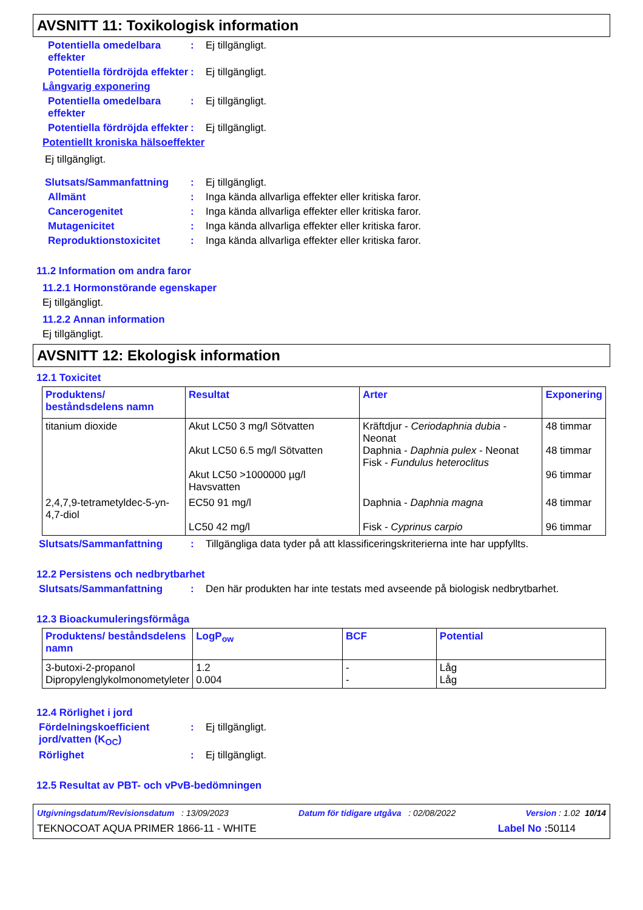AVSNITT 11: Toxikologisk information
Potentiella omedelbara effekter
: Ej tillgängligt.
Potentiella fördröjda effekter
: Ej tillgängligt.
Långvarig exponering
Potentiella omedelbara effekter
: Ej tillgängligt.
Potentiella fördröjda effekter
: Ej tillgängligt.
Potentiellt kroniska hälsoeffekter
Ej tillgängligt.
Slutsats/Sammanfattning : Ej tillgängligt.
Allmänt : Inga kända allvarliga effekter eller kritiska faror.
Cancerogenitet : Inga kända allvarliga effekter eller kritiska faror.
Mutagenicitet : Inga kända allvarliga effekter eller kritiska faror.
Reproduktionstoxicitet : Inga kända allvarliga effekter eller kritiska faror.
11.2 Information om andra faror
11.2.1 Hormonstörande egenskaper
Ej tillgängligt.
11.2.2 Annan information
Ej tillgängligt.
AVSNITT 12: Ekologisk information
12.1 Toxicitet
| Produktens/ beståndsdelens namn | Resultat | Arter | Exponering |
| --- | --- | --- | --- |
| titanium dioxide | Akut LC50 3 mg/l Sötvatten Akut LC50 6.5 mg/l Sötvatten Akut LC50 >1000000 µg/l Havsvatten | Kräftdjur - Ceriodaphnia dubia - Neonat Daphnia - Daphnia pulex - Neonat Fisk - Fundulus heteroclitus | 48 timmar 48 timmar 96 timmar |
| 2,4,7,9-tetrametyldec-5-yn-4,7-diol | EC50 91 mg/l LC50 42 mg/l | Daphnia - Daphnia magna Fisk - Cyprinus carpio | 48 timmar 96 timmar |
Slutsats/Sammanfattning : Tillgängliga data tyder på att klassificeringskriterierna inte har uppfyllts.
12.2 Persistens och nedbrytbarhet
Slutsats/Sammanfattning : Den här produkten har inte testats med avseende på biologisk nedbrytbarhet.
12.3 Bioackumuleringsförmåga
| Produktens/ beståndsdelens namn | LogP<sub>ow</sub> | BCF | Potential |
| --- | --- | --- | --- |
| 3-butoxi-2-propanol Dipropylenglykolmonometyleter | 1.2 0.004 | - - | Låg Låg |
12.4 Rörlighet i jord
Fördelningskoefficient jord/vatten (K<sub>OC</sub>)
: Ej tillgängligt.
Rörlighet : Ej tillgängligt.
12.5 Resultat av PBT- och vPvB-bedömningen
Utgivningsdatum/Revisionsdatum : 13/09/2023 Datum för tidigare utgåva : 02/08/2022 Version : 1.02 10/14
TEKNOCOAT AQUA PRIMER 1866-11 - WHITE Label No : 50114